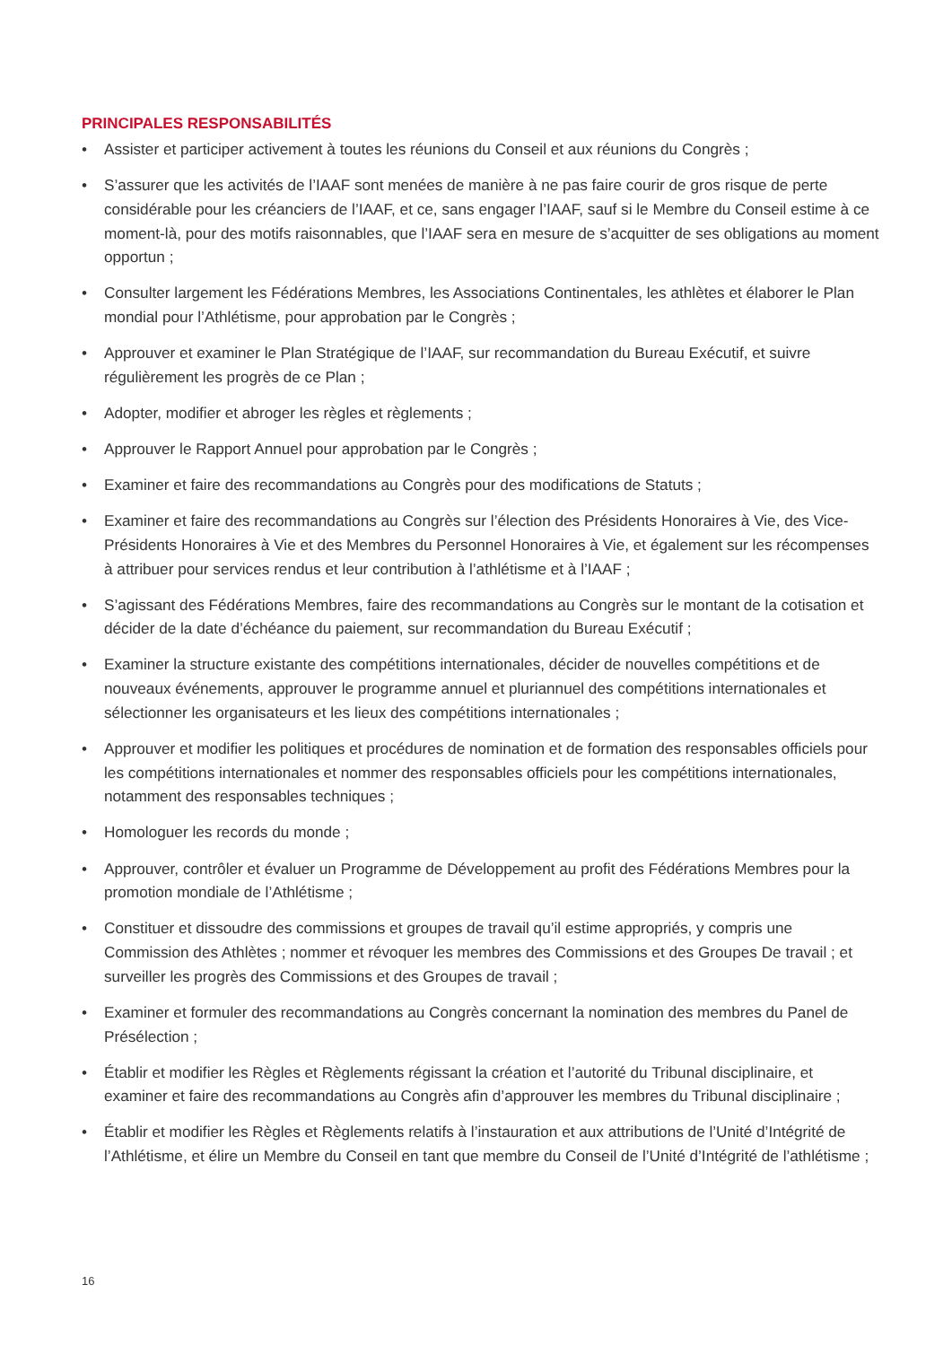PRINCIPALES RESPONSABILITÉS
• Assister et participer activement à toutes les réunions du Conseil et aux réunions du Congrès ;
• S’assurer que les activités de l’IAAF sont menées de manière à ne pas faire courir de gros risque de perte considérable pour les créanciers de l’IAAF, et ce, sans engager l’IAAF, sauf si le Membre du Conseil estime à ce moment-là, pour des motifs raisonnables, que l’IAAF sera en mesure de s’acquitter de ses obligations au moment opportun ;
• Consulter largement les Fédérations Membres, les Associations Continentales, les athlètes et élaborer le Plan mondial pour l’Athlétisme, pour approbation par le Congrès ;
• Approuver et examiner le Plan Stratégique de l’IAAF, sur recommandation du Bureau Exécutif, et suivre régulièrement les progrès de ce Plan ;
• Adopter, modifier et abroger les règles et règlements ;
• Approuver le Rapport Annuel pour approbation par le Congrès ;
• Examiner et faire des recommandations au Congrès pour des modifications de Statuts ;
• Examiner et faire des recommandations au Congrès sur l’élection des Présidents Honoraires à Vie, des Vice-Présidents Honoraires à Vie et des Membres du Personnel Honoraires à Vie, et également sur les récompenses à attribuer pour services rendus et leur contribution à l’athlétisme et à l’IAAF ;
• S’agissant des Fédérations Membres, faire des recommandations au Congrès sur le montant de la cotisation et décider de la date d’échéance du paiement, sur recommandation du Bureau Exécutif ;
• Examiner la structure existante des compétitions internationales, décider de nouvelles compétitions et de nouveaux événements, approuver le programme annuel et pluriannuel des compétitions internationales et sélectionner les organisateurs et les lieux des compétitions internationales ;
• Approuver et modifier les politiques et procédures de nomination et de formation des responsables officiels pour les compétitions internationales et nommer des responsables officiels pour les compétitions internationales, notamment des responsables techniques ;
• Homologuer les records du monde ;
• Approuver, contrôler et évaluer un Programme de Développement au profit des Fédérations Membres pour la promotion mondiale de l’Athlétisme ;
• Constituer et dissoudre des commissions et groupes de travail qu’il estime appropriés, y compris une Commission des Athlètes ; nommer et révoquer les membres des Commissions et des Groupes De travail ; et surveiller les progrès des Commissions et des Groupes de travail ;
• Examiner et formuler des recommandations au Congrès concernant la nomination des membres du Panel de Présélection ;
• Établir et modifier les Règles et Règlements régissant la création et l’autorité du Tribunal disciplinaire, et examiner et faire des recommandations au Congrès afin d’approuver les membres du Tribunal disciplinaire ;
• Établir et modifier les Règles et Règlements relatifs à l’instauration et aux attributions de l’Unité d’Intégrité de l’Athlétisme, et élire un Membre du Conseil en tant que membre du Conseil de l’Unité d’Intégrité de l’athlétisme ;
16